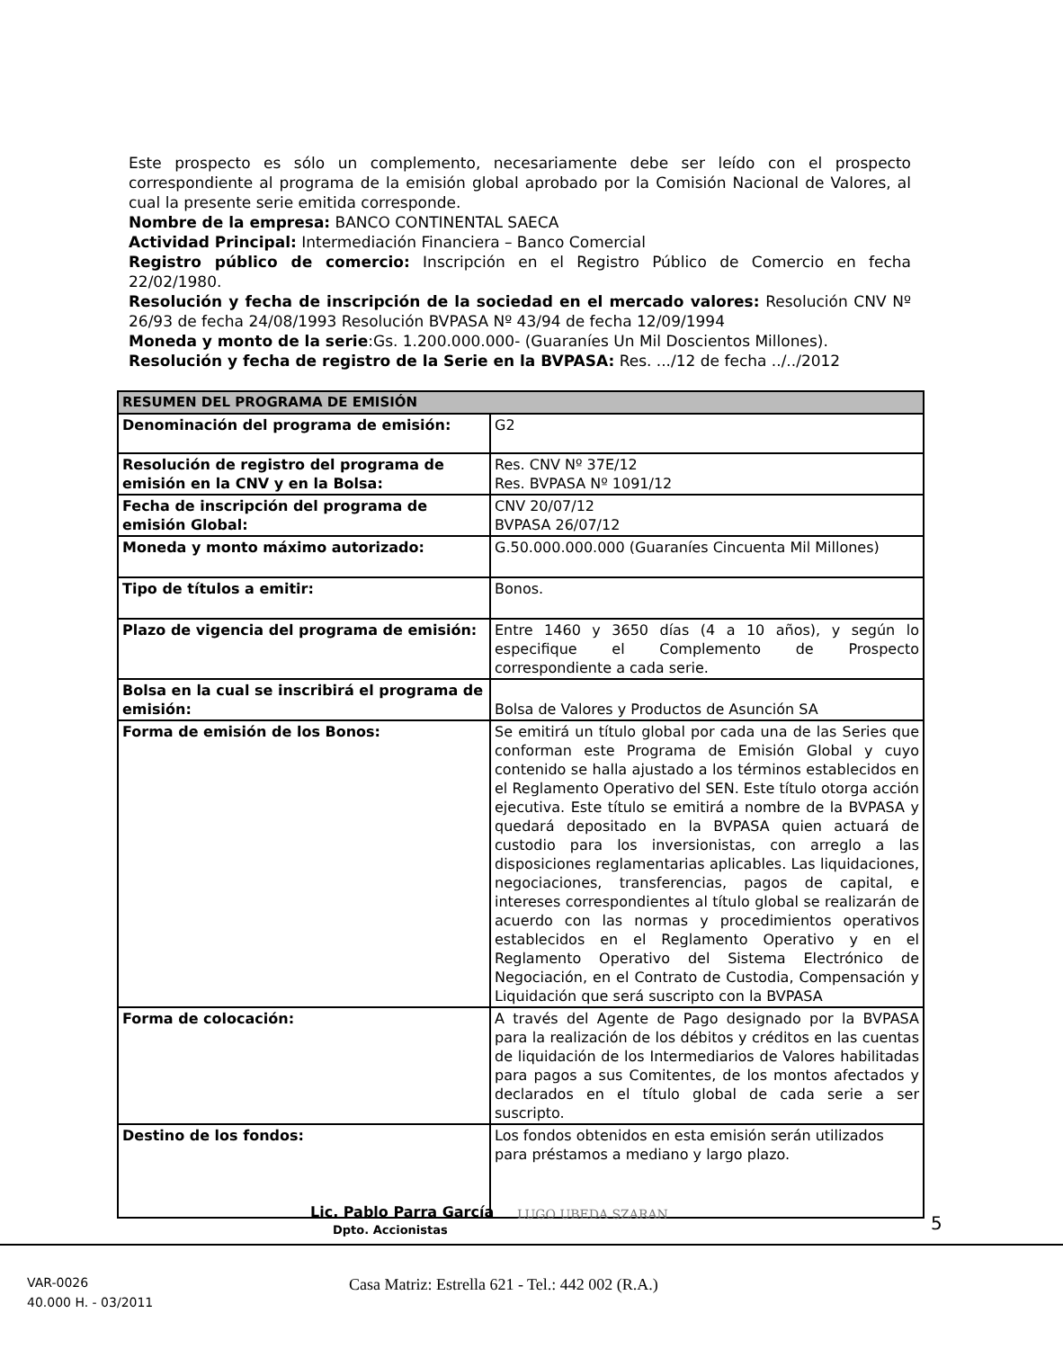Este prospecto es sólo un complemento, necesariamente debe ser leído con el prospecto correspondiente al programa de la emisión global aprobado por la Comisión Nacional de Valores, al cual la presente serie emitida corresponde.
Nombre de la empresa: BANCO CONTINENTAL SAECA
Actividad Principal: Intermediación Financiera – Banco Comercial
Registro público de comercio: Inscripción en el Registro Público de Comercio en fecha 22/02/1980.
Resolución y fecha de inscripción de la sociedad en el mercado valores: Resolución CNV Nº 26/93 de fecha 24/08/1993 Resolución BVPASA Nº 43/94 de fecha 12/09/1994
Moneda y monto de la serie:Gs. 1.200.000.000- (Guaraníes Un Mil Doscientos Millones).
Resolución y fecha de registro de la Serie en la BVPASA: Res. .../12 de fecha ../../2012
| RESUMEN DEL PROGRAMA DE EMISIÓN | |
| --- | --- |
| Denominación del programa de emisión: | G2 |
| Resolución de registro del programa de emisión en la CNV y en la Bolsa: | Res. CNV Nº 37E/12 Res. BVPASA Nº 1091/12 |
| Fecha de inscripción del programa de emisión Global: | CNV 20/07/12 BVPASA 26/07/12 |
| Moneda y monto máximo autorizado: | G.50.000.000.000 (Guaraníes Cincuenta Mil Millones) |
| Tipo de títulos a emitir: | Bonos. |
| Plazo de vigencia del programa de emisión: | Entre 1460 y 3650 días (4 a 10 años), y según lo especifique el Complemento de Prospecto correspondiente a cada serie. |
| Bolsa en la cual se inscribirá el programa de emisión: | Bolsa de Valores y Productos de Asunción SA |
| Forma de emisión de los Bonos: | Se emitirá un título global por cada una de las Series que conforman este Programa de Emisión Global y cuyo contenido se halla ajustado a los términos establecidos en el Reglamento Operativo del SEN. Este título otorga acción ejecutiva. Este título se emitirá a nombre de la BVPASA y quedará depositado en la BVPASA quien actuará de custodio para los inversionistas, con arreglo a las disposiciones reglamentarias aplicables. Las liquidaciones, negociaciones, transferencias, pagos de capital, e intereses correspondientes al título global se realizarán de acuerdo con las normas y procedimientos operativos establecidos en el Reglamento Operativo y en el Reglamento Operativo del Sistema Electrónico de Negociación, en el Contrato de Custodia, Compensación y Liquidación que será suscripto con la BVPASA |
| Forma de colocación: | A través del Agente de Pago designado por la BVPASA para la realización de los débitos y créditos en las cuentas de liquidación de los Intermediarios de Valores habilitadas para pagos a sus Comitentes, de los montos afectados y declarados en el título global de cada serie a ser suscripto. |
| Destino de los fondos: | Los fondos obtenidos en esta emisión serán utilizados para préstamos a mediano y largo plazo. |
Lic. Pablo Parra García
Dpto. Accionistas
LUGO UBEDA SZARAN 5
VAR-0026
40.000 H. - 03/2011
Casa Matriz: Estrella 621 - Tel.: 442 002 (R.A.)